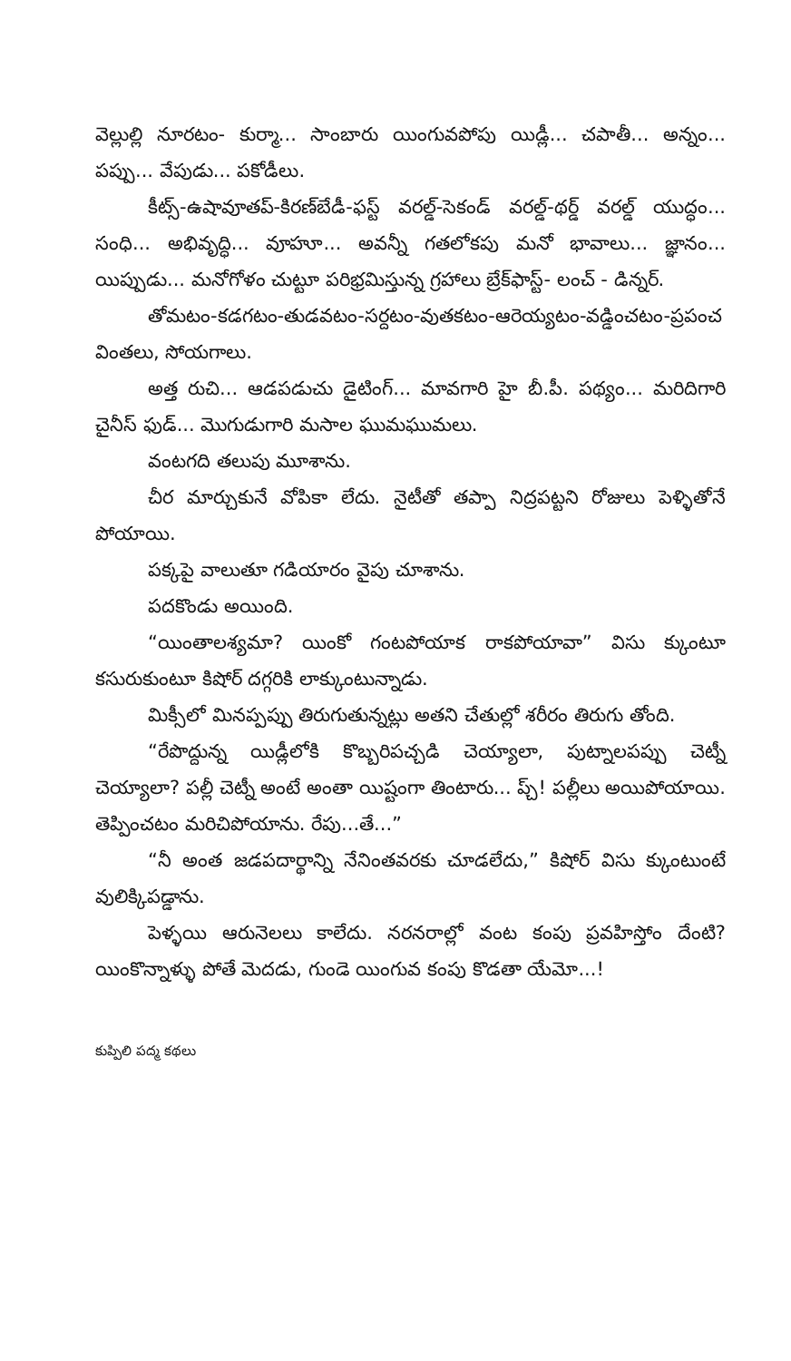వెల్లుల్లి నూరటం- కుర్మా... సాంబారు యింగువపోపు యిడ్లీ... చపాతీ... అన్నం... పప్పు... వేపుడు... పకోడీలు.
కీట్స్-ఉషావూతప్-కిరణ్‌బేడీ-ఫస్ట్ వరల్డ్-సెకండ్ వరల్డ్-థర్డ్ వరల్డ్ యుద్ధం... సంధి... అభివృద్ధి... వూహూ... అవన్నీ గతలోకపు మనో భావాలు... జ్ఞానం... యిప్పుడు... మనోగోళం చుట్టూ పరిభ్రమిస్తున్న గ్రహాలు బ్రేక్‌ఫాస్ట్- లంచ్ - డిన్నర్.
తోమటం-కడగటం-తుడవటం-సర్దటం-వుతకటం-ఆరెయ్యటం-వడ్డించటం-ప్రపంచ వింతలు, సోయగాలు.
అత్త రుచి... ఆడపడుచు డైటింగ్... మావగారి హై బీ.పీ. పథ్యం... మరిదిగారి చైనీస్ ఫుడ్... మొగుడుగారి మసాల ఘుమఘుమలు.
వంటగది తలుపు మూశాను.
చీర మార్చుకునే వోపికా లేదు. నైటీతో తప్పా నిద్రపట్టని రోజులు పెళ్ళితోనే పోయాయి.
పక్కపై వాలుతూ గడియారం వైపు చూశాను.
పదకొండు అయింది.
“యింతాలశ్యమా? యింకో గంటపోయాక రాకపోయావా” విసు క్కుంటూ కసురుకుంటూ కిషోర్ దగ్గరికి లాక్కుంటున్నాడు.
మిక్సీలో మినప్పప్పు తిరుగుతున్నట్లు అతని చేతుల్లో శరీరం తిరుగు తోంది.
“రేపొద్దున్న యిడ్లీలోకి కొబ్బరిపచ్చడి చెయ్యాలా, పుట్నాలపప్పు చెట్నీ చెయ్యాలా? పల్లీ చెట్నీ అంటే అంతా యిష్టంగా తింటారు... ప్చ్! పల్లీలు అయిపోయాయి. తెప్పించటం మరిచిపోయాను. రేపు...తే...”
“నీ అంత జడపదార్థాన్ని నేనింతవరకు చూడలేదు,” కిషోర్ విసు క్కుంటుంటే వులిక్కిపడ్డాను.
పెళ్ళయి ఆరునెలలు కాలేదు. నరనరాల్లో వంట కంపు ప్రవహిస్తోం దేంటి? యింకొన్నాళ్ళు పోతే మెదడు, గుండె యింగువ కంపు కొడతా యేమో...!
కుప్పిలి పద్మ కథలు